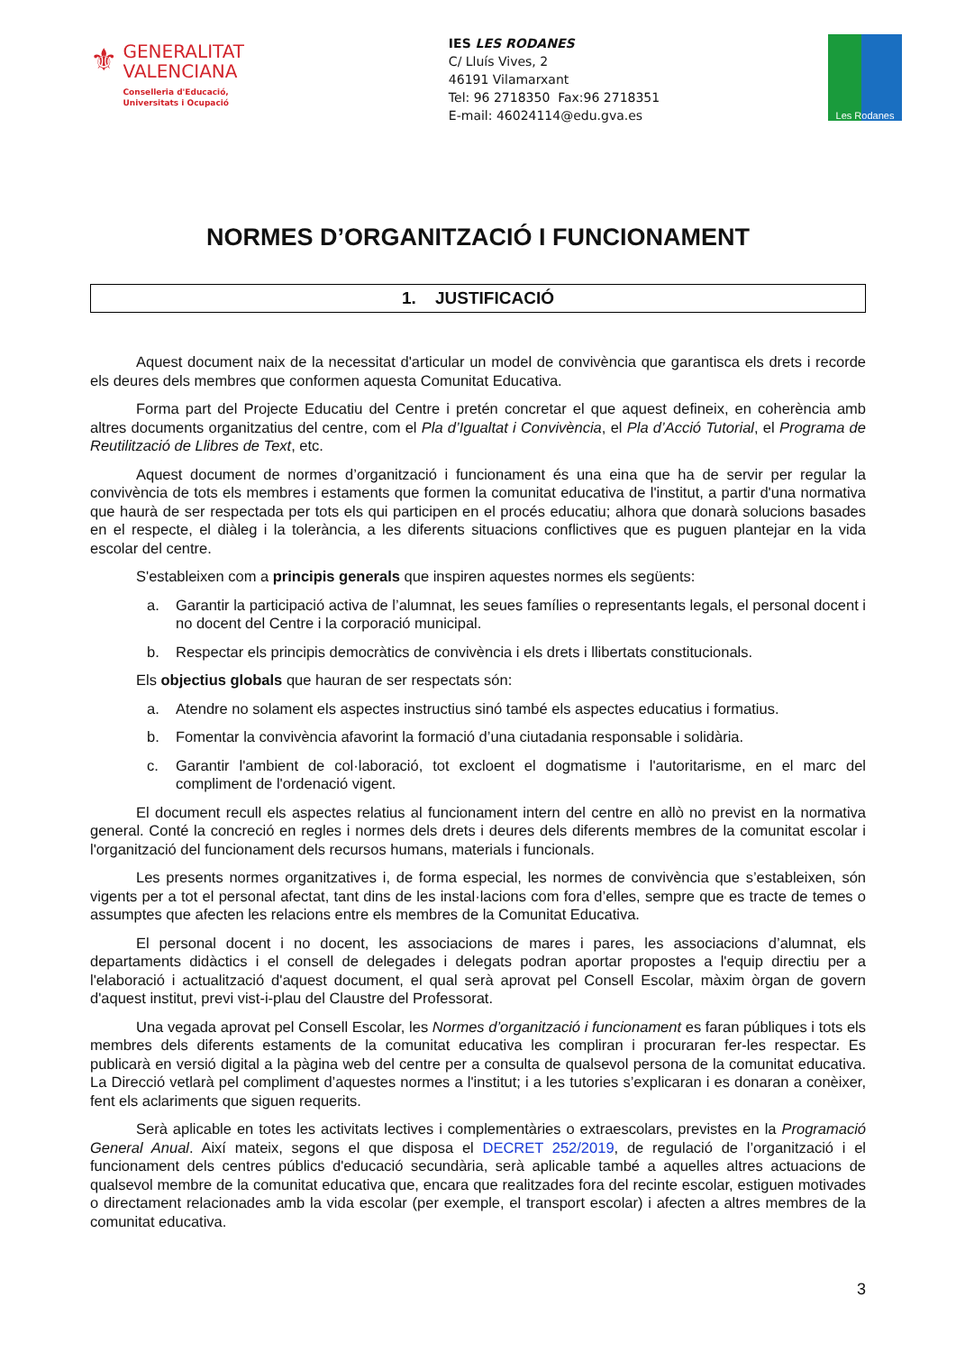⚜
GENERALITAT
VALENCIANA
Conselleria d'Educació,
Universitats i Ocupació
IES LES RODANES
C/ Lluís Vives, 2
46191 Vilamarxant
Tel: 96 2718350 Fax:96 2718351
E-mail: 46024114@edu.gva.es
Les Rodanes
NORMES D’ORGANITZACIÓ I FUNCIONAMENT
1. JUSTIFICACIÓ
Aquest document naix de la necessitat d'articular un model de convivència que garantisca els drets i recorde els deures dels membres que conformen aquesta Comunitat Educativa.
Forma part del Projecte Educatiu del Centre i pretén concretar el que aquest defineix, en coherència amb altres documents organitzatius del centre, com el Pla d’Igualtat i Convivència, el Pla d’Acció Tutorial, el Programa de Reutilització de Llibres de Text, etc.
Aquest document de normes d’organització i funcionament és una eina que ha de servir per regular la convivència de tots els membres i estaments que formen la comunitat educativa de l'institut, a partir d'una normativa que haurà de ser respectada per tots els qui participen en el procés educatiu; alhora que donarà solucions basades en el respecte, el diàleg i la tolerància, a les diferents situacions conflictives que es puguen plantejar en la vida escolar del centre.
S'estableixen com a principis generals que inspiren aquestes normes els següents:
a. Garantir la participació activa de l’alumnat, les seues famílies o representants legals, el personal docent i no docent del Centre i la corporació municipal.
b. Respectar els principis democràtics de convivència i els drets i llibertats constitucionals.
Els objectius globals que hauran de ser respectats són:
a. Atendre no solament els aspectes instructius sinó també els aspectes educatius i formatius.
b. Fomentar la convivència afavorint la formació d’una ciutadania responsable i solidària.
c. Garantir l'ambient de col·laboració, tot excloent el dogmatisme i l'autoritarisme, en el marc del compliment de l'ordenació vigent.
El document recull els aspectes relatius al funcionament intern del centre en allò no previst en la normativa general. Conté la concreció en regles i normes dels drets i deures dels diferents membres de la comunitat escolar i l'organització del funcionament dels recursos humans, materials i funcionals.
Les presents normes organitzatives i, de forma especial, les normes de convivència que s’estableixen, són vigents per a tot el personal afectat, tant dins de les instal·lacions com fora d’elles, sempre que es tracte de temes o assumptes que afecten les relacions entre els membres de la Comunitat Educativa.
El personal docent i no docent, les associacions de mares i pares, les associacions d’alumnat, els departaments didàctics i el consell de delegades i delegats podran aportar propostes a l'equip directiu per a l'elaboració i actualització d'aquest document, el qual serà aprovat pel Consell Escolar, màxim òrgan de govern d'aquest institut, previ vist-i-plau del Claustre del Professorat.
Una vegada aprovat pel Consell Escolar, les Normes d’organització i funcionament es faran públiques i tots els membres dels diferents estaments de la comunitat educativa les compliran i procuraran fer-les respectar. Es publicarà en versió digital a la pàgina web del centre per a consulta de qualsevol persona de la comunitat educativa. La Direcció vetlarà pel compliment d’aquestes normes a l'institut; i a les tutories s’explicaran i es donaran a conèixer, fent els aclariments que siguen requerits.
Serà aplicable en totes les activitats lectives i complementàries o extraescolars, previstes en la Programació General Anual. Així mateix, segons el que disposa el DECRET 252/2019, de regulació de l’organització i el funcionament dels centres públics d'educació secundària, serà aplicable també a aquelles altres actuacions de qualsevol membre de la comunitat educativa que, encara que realitzades fora del recinte escolar, estiguen motivades o directament relacionades amb la vida escolar (per exemple, el transport escolar) i afecten a altres membres de la comunitat educativa.
3